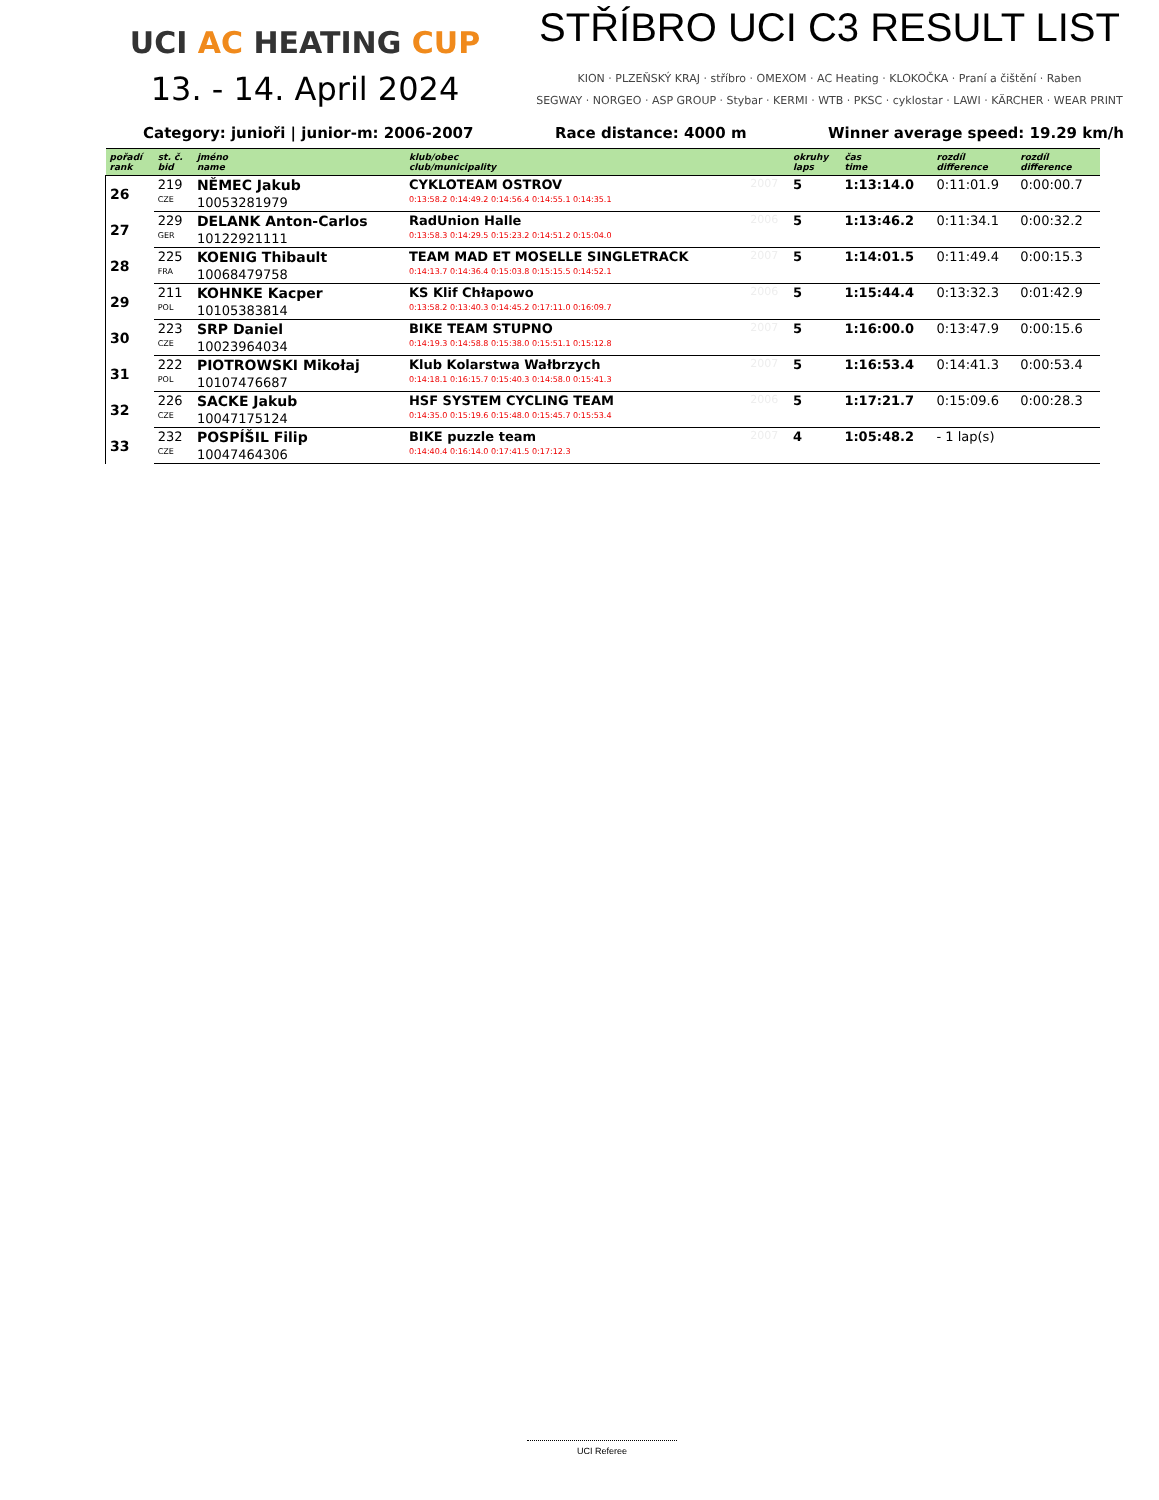UCI AC HEATING CUP
13. - 14. April 2024
STŘÍBRO UCI C3 RESULT LIST
KION · PLZEŇSKÝ KRAJ · stříbro · OMEXOM · AC Heating · KLOKOČKA · Praní a čištění · Raben
SEGWAY · NORGEO · ASP GROUP · Stybar · KERMI · WTB · PKSC · cyklostar · LAWI · KÄRCHER · WEAR PRINT
Category: junioři | junior-m: 2006-2007 Race distance: 4000 m Winner average speed: 19.29 km/h
| pořadí rank | st. č. bid | jméno name | klub/obec club/municipality | | okruhy laps | čas time | rozdíl difference | rozdíl difference |
| --- | --- | --- | --- | --- | --- | --- | --- | --- |
| 26 | 219 | NĚMEC Jakub | CYKLOTEAM OSTROV | 2007 | 5 | 1:13:14.0 | 0:11:01.9 | 0:00:00.7 |
| | CZE | 10053281979 | 0:13:58.2 0:14:49.2 0:14:56.4 0:14:55.1 0:14:35.1 | | | | | |
| 27 | 229 | DELANK Anton-Carlos | RadUnion Halle | 2006 | 5 | 1:13:46.2 | 0:11:34.1 | 0:00:32.2 |
| | GER | 10122921111 | 0:13:58.3 0:14:29.5 0:15:23.2 0:14:51.2 0:15:04.0 | | | | | |
| 28 | 225 | KOENIG Thibault | TEAM MAD ET MOSELLE SINGLETRACK | 2007 | 5 | 1:14:01.5 | 0:11:49.4 | 0:00:15.3 |
| | FRA | 10068479758 | 0:14:13.7 0:14:36.4 0:15:03.8 0:15:15.5 0:14:52.1 | | | | | |
| 29 | 211 | KOHNKE Kacper | KS Klif Chłapowo | 2006 | 5 | 1:15:44.4 | 0:13:32.3 | 0:01:42.9 |
| | POL | 10105383814 | 0:13:58.2 0:13:40.3 0:14:45.2 0:17:11.0 0:16:09.7 | | | | | |
| 30 | 223 | SRP Daniel | BIKE TEAM STUPNO | 2007 | 5 | 1:16:00.0 | 0:13:47.9 | 0:00:15.6 |
| | CZE | 10023964034 | 0:14:19.3 0:14:58.8 0:15:38.0 0:15:51.1 0:15:12.8 | | | | | |
| 31 | 222 | PIOTROWSKI Mikołaj | Klub Kolarstwa Wałbrzych | 2007 | 5 | 1:16:53.4 | 0:14:41.3 | 0:00:53.4 |
| | POL | 10107476687 | 0:14:18.1 0:16:15.7 0:15:40.3 0:14:58.0 0:15:41.3 | | | | | |
| 32 | 226 | SACKE Jakub | HSF SYSTEM CYCLING TEAM | 2006 | 5 | 1:17:21.7 | 0:15:09.6 | 0:00:28.3 |
| | CZE | 10047175124 | 0:14:35.0 0:15:19.6 0:15:48.0 0:15:45.7 0:15:53.4 | | | | | |
| 33 | 232 | POSPÍŠIL Filip | BIKE puzzle team | 2007 | 4 | 1:05:48.2 | - 1 lap(s) | |
| | CZE | 10047464306 | 0:14:40.4 0:16:14.0 0:17:41.5 0:17:12.3 | | | | | |
UCI Referee